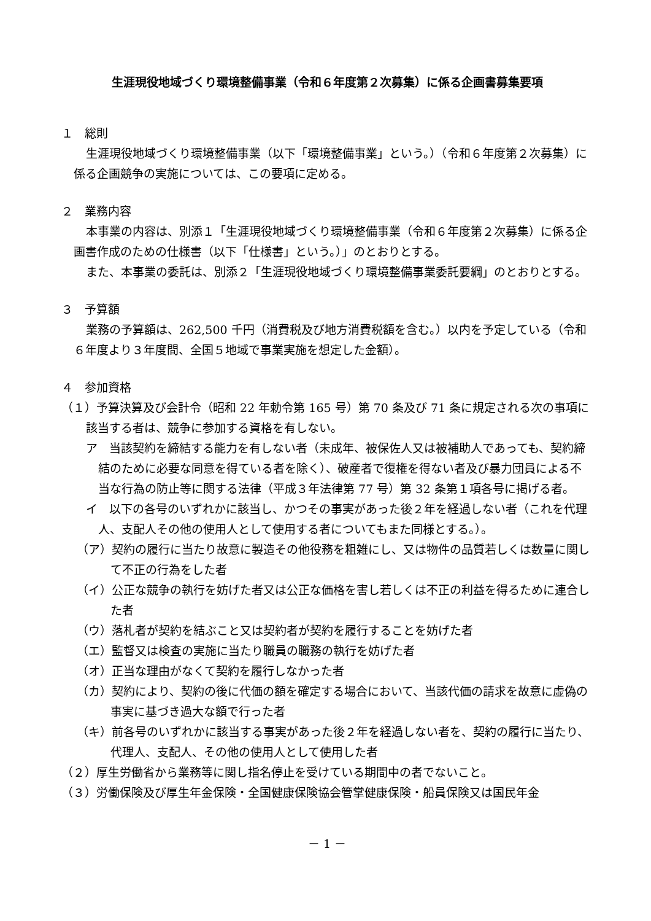生涯現役地域づくり環境整備事業（令和６年度第２次募集）に係る企画書募集要項
１　総則
生涯現役地域づくり環境整備事業（以下「環境整備事業」という。）（令和６年度第２次募集）に係る企画競争の実施については、この要項に定める。
２　業務内容
本事業の内容は、別添１「生涯現役地域づくり環境整備事業（令和６年度第２次募集）に係る企画書作成のための仕様書（以下「仕様書」という。）」のとおりとする。
また、本事業の委託は、別添２「生涯現役地域づくり環境整備事業委託要綱」のとおりとする。
３　予算額
業務の予算額は、262,500 千円（消費税及び地方消費税額を含む。）以内を予定している（令和６年度より３年度間、全国５地域で事業実施を想定した金額）。
４　参加資格
（１）予算決算及び会計令（昭和 22 年勅令第 165 号）第 70 条及び 71 条に規定される次の事項に該当する者は、競争に参加する資格を有しない。
ア　当該契約を締結する能力を有しない者（未成年、被保佐人又は被補助人であっても、契約締結のために必要な同意を得ている者を除く）、破産者で復権を得ない者及び暴力団員による不当な行為の防止等に関する法律（平成３年法律第 77 号）第 32 条第１項各号に掲げる者。
イ　以下の各号のいずれかに該当し、かつその事実があった後２年を経過しない者（これを代理人、支配人その他の使用人として使用する者についてもまた同様とする。）。
（ア）契約の履行に当たり故意に製造その他役務を粗雑にし、又は物件の品質若しくは数量に関して不正の行為をした者
（イ）公正な競争の執行を妨げた者又は公正な価格を害し若しくは不正の利益を得るために連合した者
（ウ）落札者が契約を結ぶこと又は契約者が契約を履行することを妨げた者
（エ）監督又は検査の実施に当たり職員の職務の執行を妨げた者
（オ）正当な理由がなくて契約を履行しなかった者
（カ）契約により、契約の後に代価の額を確定する場合において、当該代価の請求を故意に虚偽の事実に基づき過大な額で行った者
（キ）前各号のいずれかに該当する事実があった後２年を経過しない者を、契約の履行に当たり、代理人、支配人、その他の使用人として使用した者
（２）厚生労働省から業務等に関し指名停止を受けている期間中の者でないこと。
（３）労働保険及び厚生年金保険・全国健康保険協会管掌健康保険・船員保険又は国民年金
－ 1 －